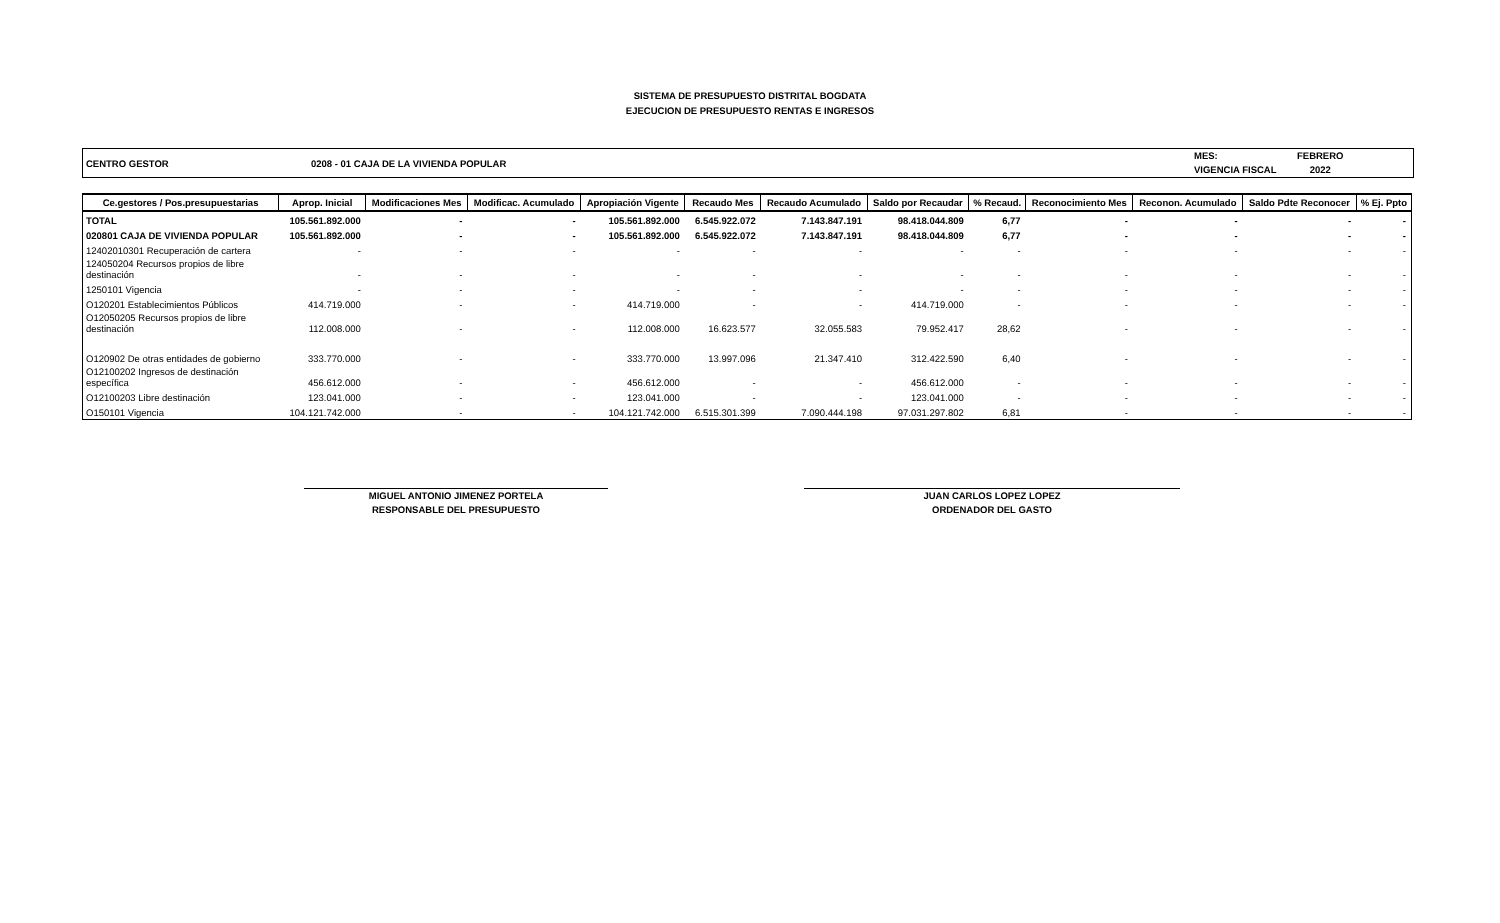SISTEMA DE PRESUPUESTO DISTRITAL BOGDATA
EJECUCION DE PRESUPUESTO RENTAS E INGRESOS
CENTRO GESTOR 0208 - 01 CAJA DE LA VIVIENDA POPULAR
MES:
VIGENCIA FISCAL
FEBRERO
2022
| Ce.gestores / Pos.presupuestarias | Aprop. Inicial | Modificaciones Mes | Modificac. Acumulado | Apropiación Vigente | Recaudo Mes | Recaudo Acumulado | Saldo por Recaudar | % Recaud. | Reconocimiento Mes | Reconon. Acumulado | Saldo Pdte Reconocer | % Ej. Ppto |
| --- | --- | --- | --- | --- | --- | --- | --- | --- | --- | --- | --- | --- |
| TOTAL | 105.561.892.000 | - | - | 105.561.892.000 | 6.545.922.072 | 7.143.847.191 | 98.418.044.809 | 6,77 | - | - | - | - |
| 020801 CAJA DE VIVIENDA POPULAR | 105.561.892.000 | - | - | 105.561.892.000 | 6.545.922.072 | 7.143.847.191 | 98.418.044.809 | 6,77 | - | - | - | - |
| 12402010301 Recuperación de cartera | - | - | - | - | - | - | - | - | - | - | - | - |
| 124050204 Recursos propios de libre destinación | - | - | - | - | - | - | - | - | - | - | - | - |
| 1250101 Vigencia | - | - | - | - | - | - | - | - | - | - | - | - |
| O120201 Establecimientos Públicos | 414.719.000 | - | - | 414.719.000 | - | - | 414.719.000 | - | - | - | - | - |
| O12050205 Recursos propios de libre destinación | 112.008.000 | - | - | 112.008.000 | 16.623.577 | 32.055.583 | 79.952.417 | 28,62 | - | - | - | - |
| O120902 De otras entidades de gobierno | 333.770.000 | - | - | 333.770.000 | 13.997.096 | 21.347.410 | 312.422.590 | 6,40 | - | - | - | - |
| O12100202 Ingresos de destinación específica | 456.612.000 | - | - | 456.612.000 | - | - | 456.612.000 | - | - | - | - | - |
| O12100203 Libre destinación | 123.041.000 | - | - | 123.041.000 | - | - | 123.041.000 | - | - | - | - | - |
| O150101 Vigencia | 104.121.742.000 | - | - | 104.121.742.000 | 6.515.301.399 | 7.090.444.198 | 97.031.297.802 | 6,81 | - | - | - | - |
MIGUEL ANTONIO JIMENEZ PORTELA
RESPONSABLE DEL PRESUPUESTO
JUAN CARLOS LOPEZ LOPEZ
ORDENADOR DEL GASTO